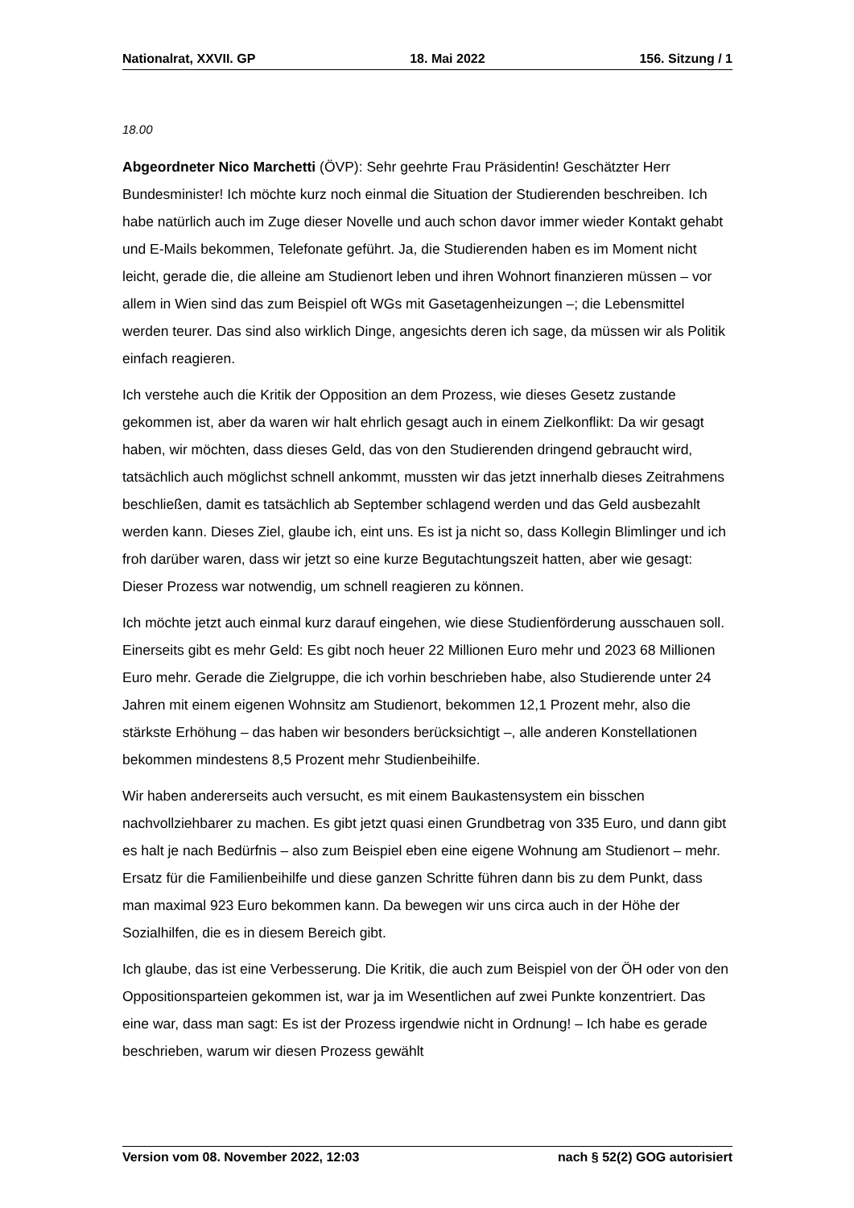Nationalrat, XXVII. GP 18. Mai 2022 156. Sitzung / 1
18.00
Abgeordneter Nico Marchetti (ÖVP): Sehr geehrte Frau Präsidentin! Geschätzter Herr Bundesminister! Ich möchte kurz noch einmal die Situation der Studierenden beschreiben. Ich habe natürlich auch im Zuge dieser Novelle und auch schon davor immer wieder Kontakt gehabt und E-Mails bekommen, Telefonate geführt. Ja, die Studierenden haben es im Moment nicht leicht, gerade die, die alleine am Studienort leben und ihren Wohnort finanzieren müssen – vor allem in Wien sind das zum Beispiel oft WGs mit Gasetagenheizungen –; die Lebensmittel werden teurer. Das sind also wirklich Dinge, angesichts deren ich sage, da müssen wir als Politik einfach reagieren.
Ich verstehe auch die Kritik der Opposition an dem Prozess, wie dieses Gesetz zustande gekommen ist, aber da waren wir halt ehrlich gesagt auch in einem Zielkonflikt: Da wir gesagt haben, wir möchten, dass dieses Geld, das von den Studierenden dringend gebraucht wird, tatsächlich auch möglichst schnell ankommt, mussten wir das jetzt innerhalb dieses Zeitrahmens beschließen, damit es tatsächlich ab September schlagend werden und das Geld ausbezahlt werden kann. Dieses Ziel, glaube ich, eint uns. Es ist ja nicht so, dass Kollegin Blimlinger und ich froh darüber waren, dass wir jetzt so eine kurze Begutachtungszeit hatten, aber wie gesagt: Dieser Prozess war notwendig, um schnell reagieren zu können.
Ich möchte jetzt auch einmal kurz darauf eingehen, wie diese Studienförderung aus­schauen soll. Einerseits gibt es mehr Geld: Es gibt noch heuer 22 Millionen Euro mehr und 2023 68 Millionen Euro mehr. Gerade die Zielgruppe, die ich vorhin beschrieben habe, also Studierende unter 24 Jahren mit einem eigenen Wohnsitz am Studienort, bekommen 12,1 Prozent mehr, also die stärkste Erhöhung – das haben wir besonders berücksichtigt –, alle anderen Konstellationen bekommen mindestens 8,5 Prozent mehr Studienbeihilfe.
Wir haben andererseits auch versucht, es mit einem Baukastensystem ein bisschen nachvollziehbarer zu machen. Es gibt jetzt quasi einen Grundbetrag von 335 Euro, und dann gibt es halt je nach Bedürfnis – also zum Beispiel eben eine eigene Wohnung am Studienort – mehr. Ersatz für die Familienbeihilfe und diese ganzen Schritte führen dann bis zu dem Punkt, dass man maximal 923 Euro bekommen kann. Da bewegen wir uns circa auch in der Höhe der Sozialhilfen, die es in diesem Bereich gibt.
Ich glaube, das ist eine Verbesserung. Die Kritik, die auch zum Beispiel von der ÖH oder von den Oppositionsparteien gekommen ist, war ja im Wesentlichen auf zwei Punkte konzentriert. Das eine war, dass man sagt: Es ist der Prozess irgendwie nicht in Ordnung! – Ich habe es gerade beschrieben, warum wir diesen Prozess gewählt
Version vom 08. November 2022, 12:03 nach § 52(2) GOG autorisiert